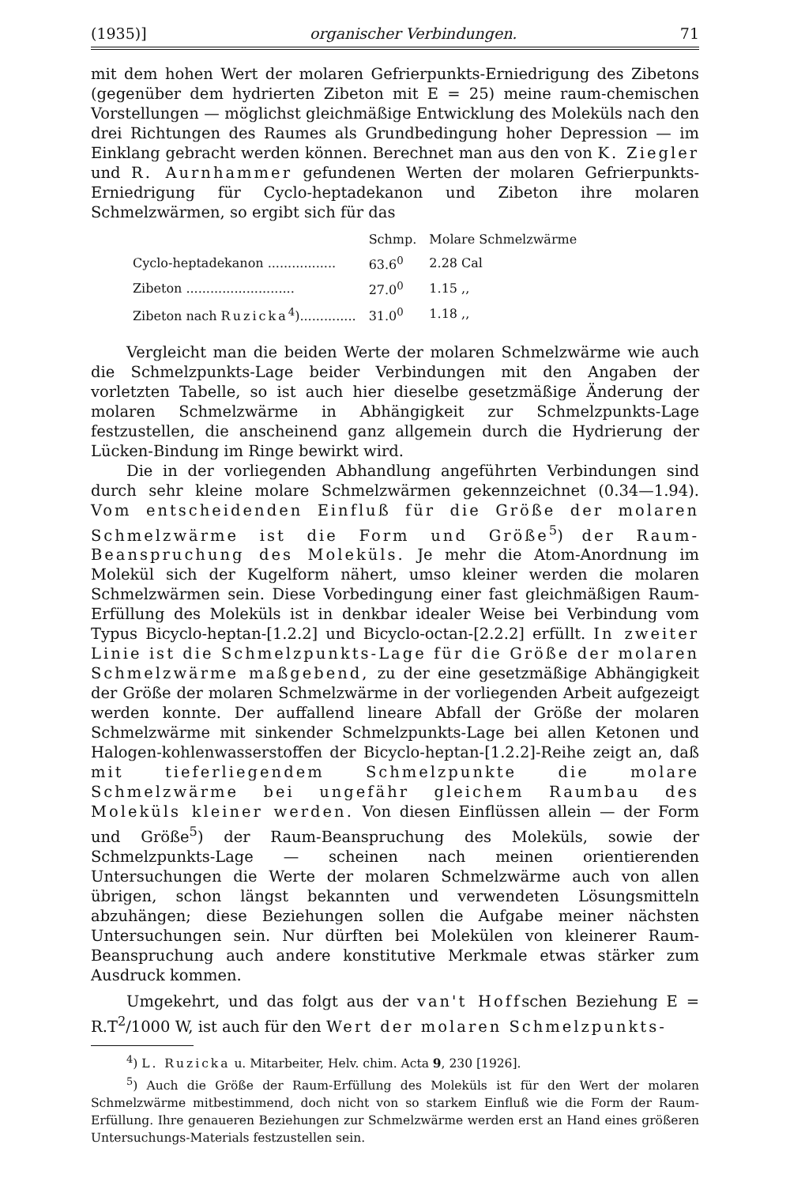(1935)] organischer Verbindungen. 71
mit dem hohen Wert der molaren Gefrierpunkts-Erniedrigung des Zibetons (gegenüber dem hydrierten Zibeton mit E = 25) meine raum-chemischen Vorstellungen — möglichst gleichmäßige Entwicklung des Moleküls nach den drei Richtungen des Raumes als Grundbedingung hoher Depression — im Einklang gebracht werden können. Berechnet man aus den von K. Ziegler und R. Aurnhammer gefundenen Werten der molaren Gefrierpunkts-Erniedrigung für Cyclo-heptadekanon und Zibeton ihre molaren Schmelzwärmen, so ergibt sich für das
| | Schmp. | Molare Schmelzwärme |
| --- | --- | --- |
| Cyclo-heptadekanon ................. | 63.6<sup>0</sup> | 2.28 Cal |
| Zibeton ........................... | 27.0<sup>0</sup> | 1.15 ,, |
| Zibeton nach Ruzicka<sup>4</sup>).............. | 31.0<sup>0</sup> | 1.18 ,, |
Vergleicht man die beiden Werte der molaren Schmelzwärme wie auch die Schmelzpunkts-Lage beider Verbindungen mit den Angaben der vorletzten Tabelle, so ist auch hier dieselbe gesetzmäßige Änderung der molaren Schmelzwärme in Abhängigkeit zur Schmelzpunkts-Lage festzustellen, die anscheinend ganz allgemein durch die Hydrierung der Lücken-Bindung im Ringe bewirkt wird.
Die in der vorliegenden Abhandlung angeführten Verbindungen sind durch sehr kleine molare Schmelzwärmen gekennzeichnet (0.34—1.94). Vom entscheidenden Einfluß für die Größe der molaren Schmelzwärme ist die Form und Größe<sup>5</sup>) der Raum-Beanspruchung des Moleküls. Je mehr die Atom-Anordnung im Molekül sich der Kugelform nähert, umso kleiner werden die molaren Schmelzwärmen sein. Diese Vorbedingung einer fast gleichmäßigen Raum-Erfüllung des Moleküls ist in denkbar idealer Weise bei Verbindung vom Typus Bicyclo-heptan-[1.2.2] und Bicyclo-octan-[2.2.2] erfüllt. In zweiter Linie ist die Schmelzpunkts-Lage für die Größe der molaren Schmelzwärme maßgebend, zu der eine gesetzmäßige Abhängigkeit der Größe der molaren Schmelzwärme in der vorliegenden Arbeit aufgezeigt werden konnte. Der auffallend lineare Abfall der Größe der molaren Schmelzwärme mit sinkender Schmelzpunkts-Lage bei allen Ketonen und Halogen-kohlenwasserstoffen der Bicyclo-heptan-[1.2.2]-Reihe zeigt an, daß mit tieferliegendem Schmelzpunkte die molare Schmelzwärme bei ungefähr gleichem Raumbau des Moleküls kleiner werden. Von diesen Einflüssen allein — der Form und Größe<sup>5</sup>) der Raum-Beanspruchung des Moleküls, sowie der Schmelzpunkts-Lage — scheinen nach meinen orientierenden Untersuchungen die Werte der molaren Schmelzwärme auch von allen übrigen, schon längst bekannten und verwendeten Lösungsmitteln abzuhängen; diese Beziehungen sollen die Aufgabe meiner nächsten Untersuchungen sein. Nur dürften bei Molekülen von kleinerer Raum-Beanspruchung auch andere konstitutive Merkmale etwas stärker zum Ausdruck kommen.
Umgekehrt, und das folgt aus der van't Hoffschen Beziehung E = R.T<sup>2</sup>/1000 W, ist auch für den Wert der molaren Schmelzpunkts-
<sup>4</sup>) L. Ruzicka u. Mitarbeiter, Helv. chim. Acta 9, 230 [1926].
<sup>5</sup>) Auch die Größe der Raum-Erfüllung des Moleküls ist für den Wert der molaren Schmelzwärme mitbestimmend, doch nicht von so starkem Einfluß wie die Form der Raum-Erfüllung. Ihre genaueren Beziehungen zur Schmelzwärme werden erst an Hand eines größeren Untersuchungs-Materials festzustellen sein.